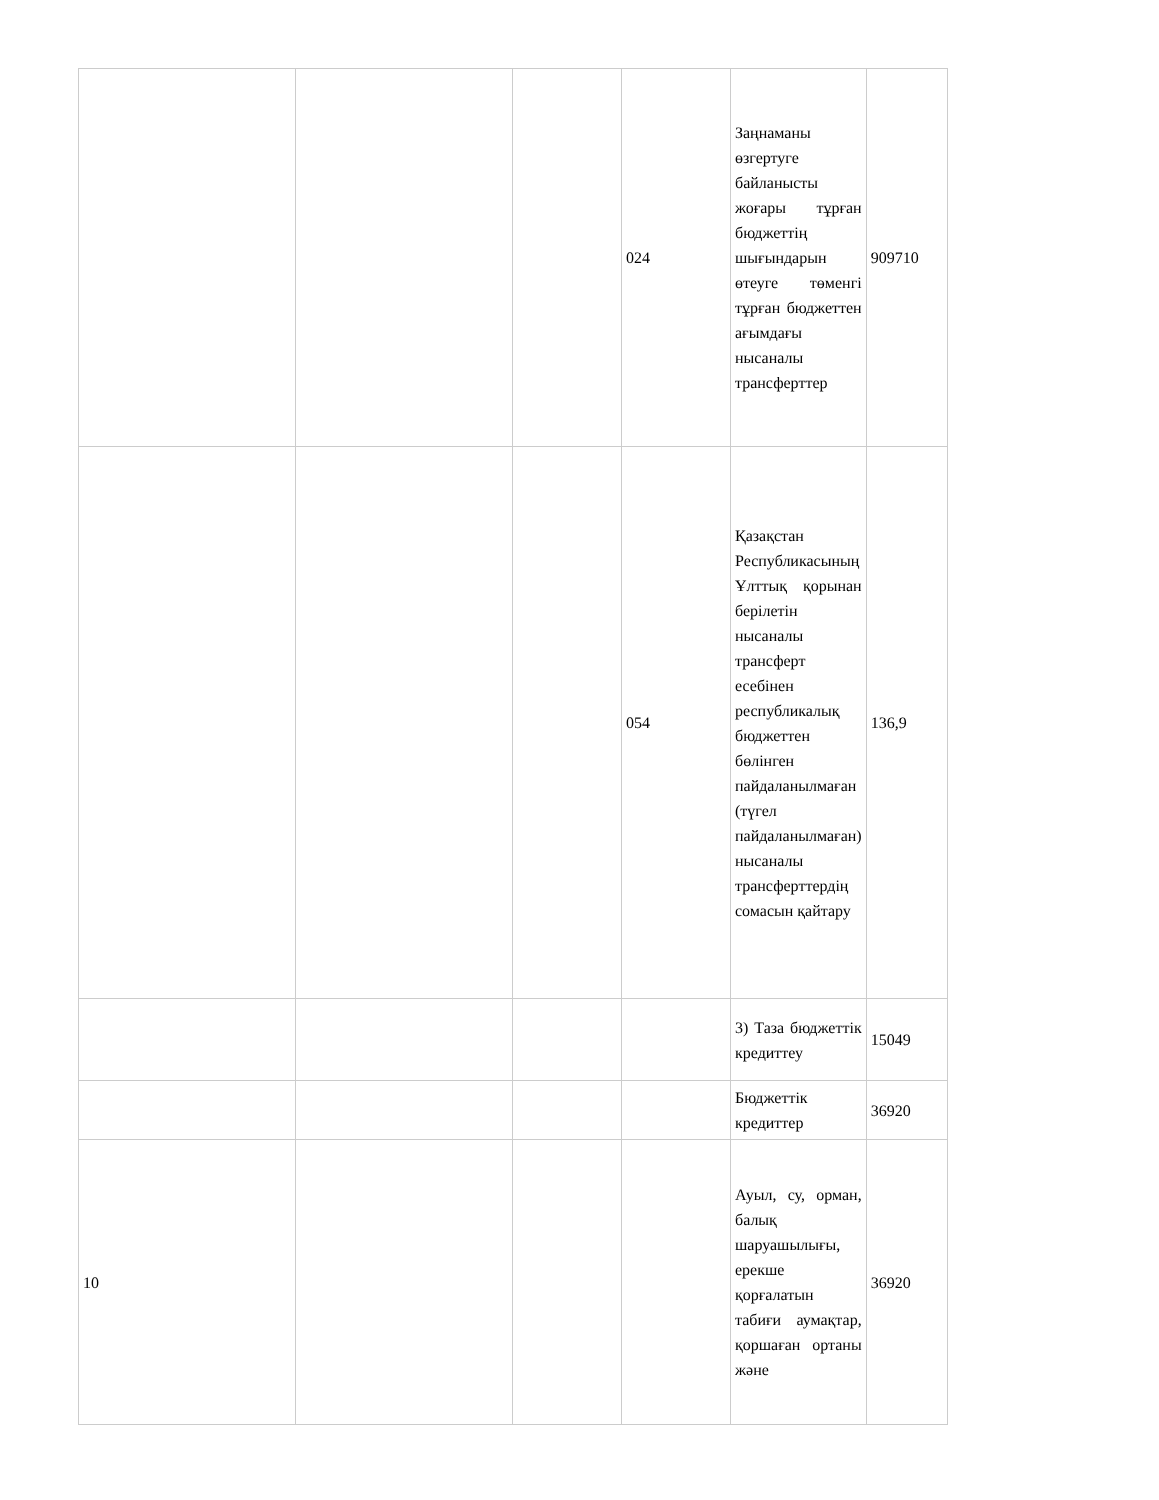| | | | 024 | Заңнаманы өзгертуге байланысты жоғары тұрған бюджеттің шығындарын өтеуге төменгі тұрған бюджеттен ағымдағы нысаналы трансферттер | 909710 |
| | | | 054 | Қазақстан Республикасының Ұлттық қорынан берілетін нысаналы трансферт есебінен республикалық бюджеттен бөлінген пайдаланылмаған (түгел пайдаланылмаған) нысаналы трансферттердің сомасын қайтару | 136,9 |
| | | | | 3) Таза бюджеттік кредиттеу | 15049 |
| | | | | Бюджеттік кредиттер | 36920 |
| 10 | | | | Ауыл, су, орман, балық шаруашылығы, ерекше қорғалатын табиғи аумақтар, қоршаған ортаны және | 36920 |